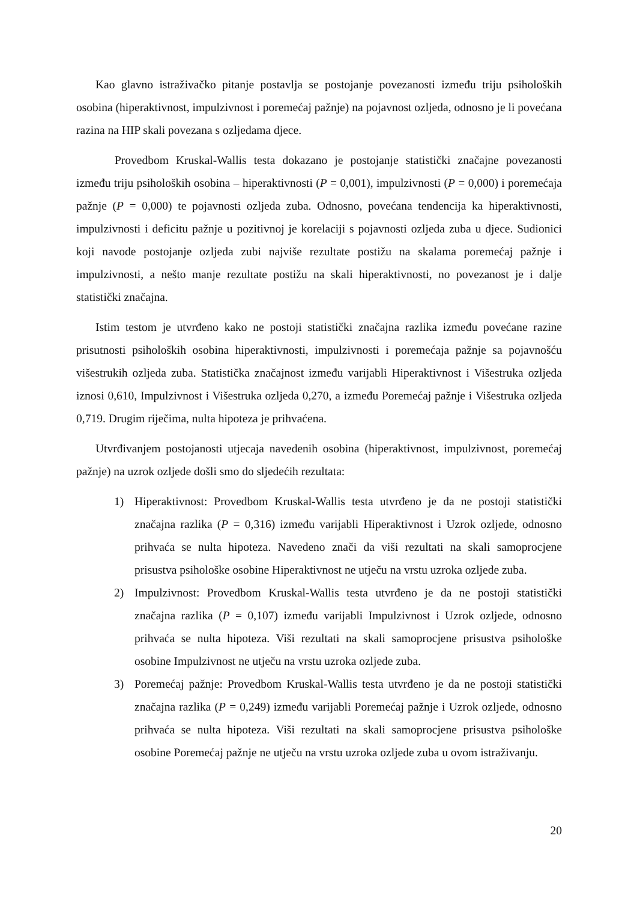Kao glavno istraživačko pitanje postavlja se postojanje povezanosti između triju psiholoških osobina (hiperaktivnost, impulzivnost i poremećaj pažnje) na pojavnost ozljeda, odnosno je li povećana razina na HIP skali povezana s ozljedama djece.
Provedbom Kruskal-Wallis testa dokazano je postojanje statistički značajne povezanosti između triju psiholoških osobina – hiperaktivnosti (P = 0,001), impulzivnosti (P = 0,000) i poremećaja pažnje (P = 0,000) te pojavnosti ozljeda zuba. Odnosno, povećana tendencija ka hiperaktivnosti, impulzivnosti i deficitu pažnje u pozitivnoj je korelaciji s pojavnosti ozljeda zuba u djece. Sudionici koji navode postojanje ozljeda zubi najviše rezultate postižu na skalama poremećaj pažnje i impulzivnosti, a nešto manje rezultate postižu na skali hiperaktivnosti, no povezanost je i dalje statistički značajna.
Istim testom je utvrđeno kako ne postoji statistički značajna razlika između povećane razine prisutnosti psiholoških osobina hiperaktivnosti, impulzivnosti i poremećaja pažnje sa pojavnošću višestrukih ozljeda zuba. Statistička značajnost između varijabli Hiperaktivnost i Višestruka ozljeda iznosi 0,610, Impulzivnost i Višestruka ozljeda 0,270, a između Poremećaj pažnje i Višestruka ozljeda 0,719. Drugim riječima, nulta hipoteza je prihvaćena.
Utvrđivanjem postojanosti utjecaja navedenih osobina (hiperaktivnost, impulzivnost, poremećaj pažnje) na uzrok ozljede došli smo do sljedećih rezultata:
1) Hiperaktivnost: Provedbom Kruskal-Wallis testa utvrđeno je da ne postoji statistički značajna razlika (P = 0,316) između varijabli Hiperaktivnost i Uzrok ozljede, odnosno prihvaća se nulta hipoteza. Navedeno znači da viši rezultati na skali samoprocjene prisustva psihološke osobine Hiperaktivnost ne utječu na vrstu uzroka ozljede zuba.
2) Impulzivnost: Provedbom Kruskal-Wallis testa utvrđeno je da ne postoji statistički značajna razlika (P = 0,107) između varijabli Impulzivnost i Uzrok ozljede, odnosno prihvaća se nulta hipoteza. Viši rezultati na skali samoprocjene prisustva psihološke osobine Impulzivnost ne utječu na vrstu uzroka ozljede zuba.
3) Poremećaj pažnje: Provedbom Kruskal-Wallis testa utvrđeno je da ne postoji statistički značajna razlika (P = 0,249) između varijabli Poremećaj pažnje i Uzrok ozljede, odnosno prihvaća se nulta hipoteza. Viši rezultati na skali samoprocjene prisustva psihološke osobine Poremećaj pažnje ne utječu na vrstu uzroka ozljede zuba u ovom istraživanju.
20